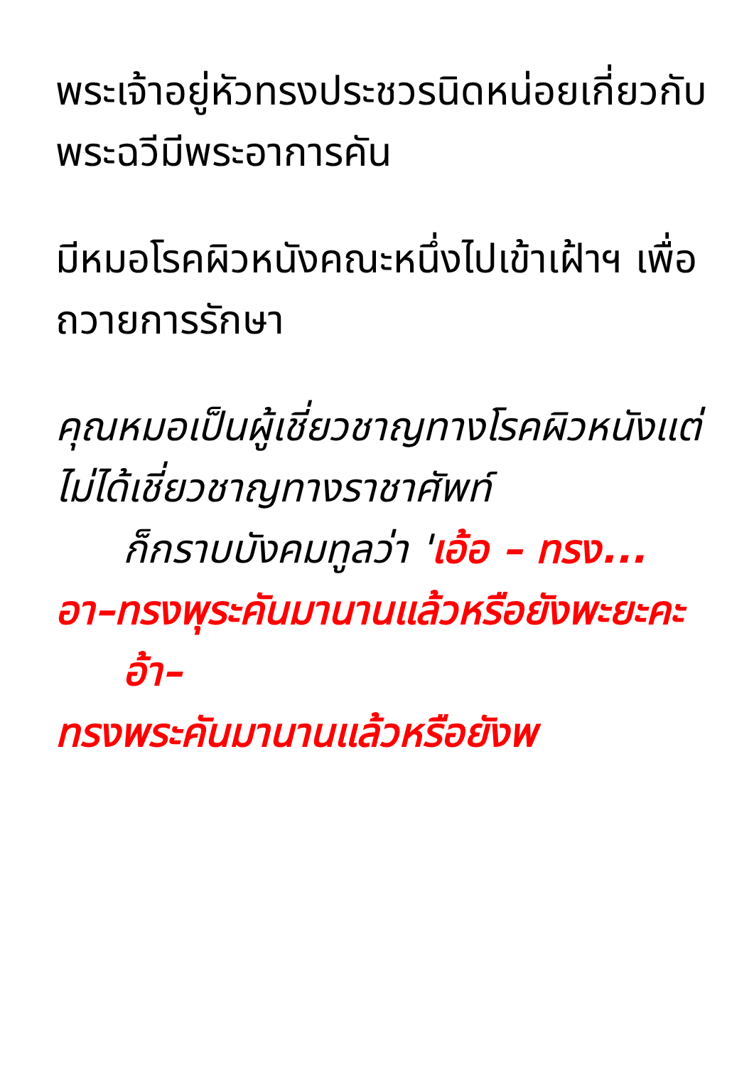พระเจ้าอยู่หัวทรงประชวรนิดหน่อยเกี่ยวกับพระฉวีมีพระอาการคัน
มีหมอโรคผิวหนังคณะหนึ่งไปเข้าเฝ้าฯ เพื่อถวายการรักษา
คุณหมอเป็นผู้เชี่ยวชาญทางโรคผิวหนังแต่ไม่ได้เชี่ยวชาญทางราชาศัพท์
ก็กราบบังคมทูลว่า 'เอ้อ – ทรง... อา–ทรงพุระคันมานานแล้วหรือยังพะยะคะ
อ้า–
ทรงพระคันมานานแล้วหรือยังพ